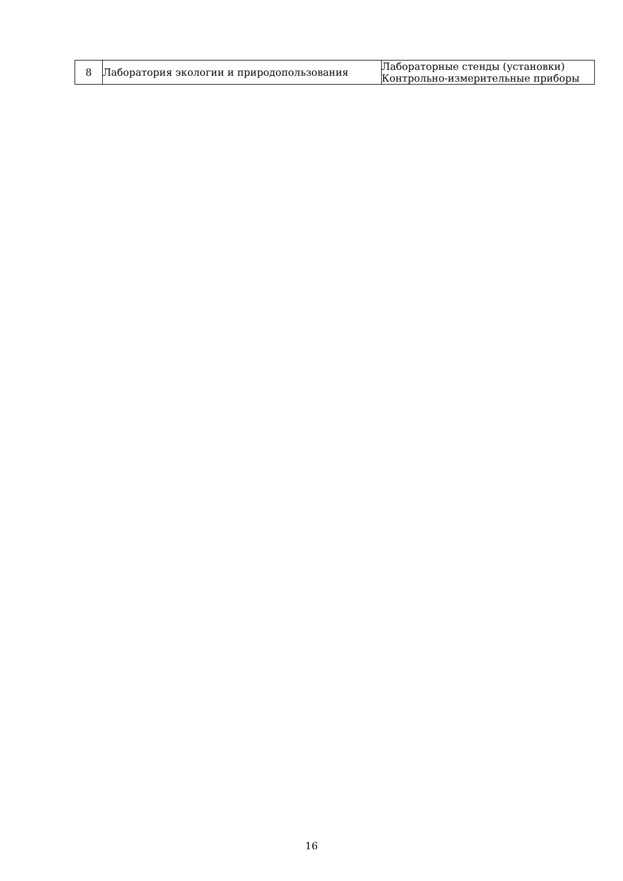| 8 | Лаборатория экологии и природопользования | Лабораторные стенды (установки) Контрольно-измерительные приборы |
16